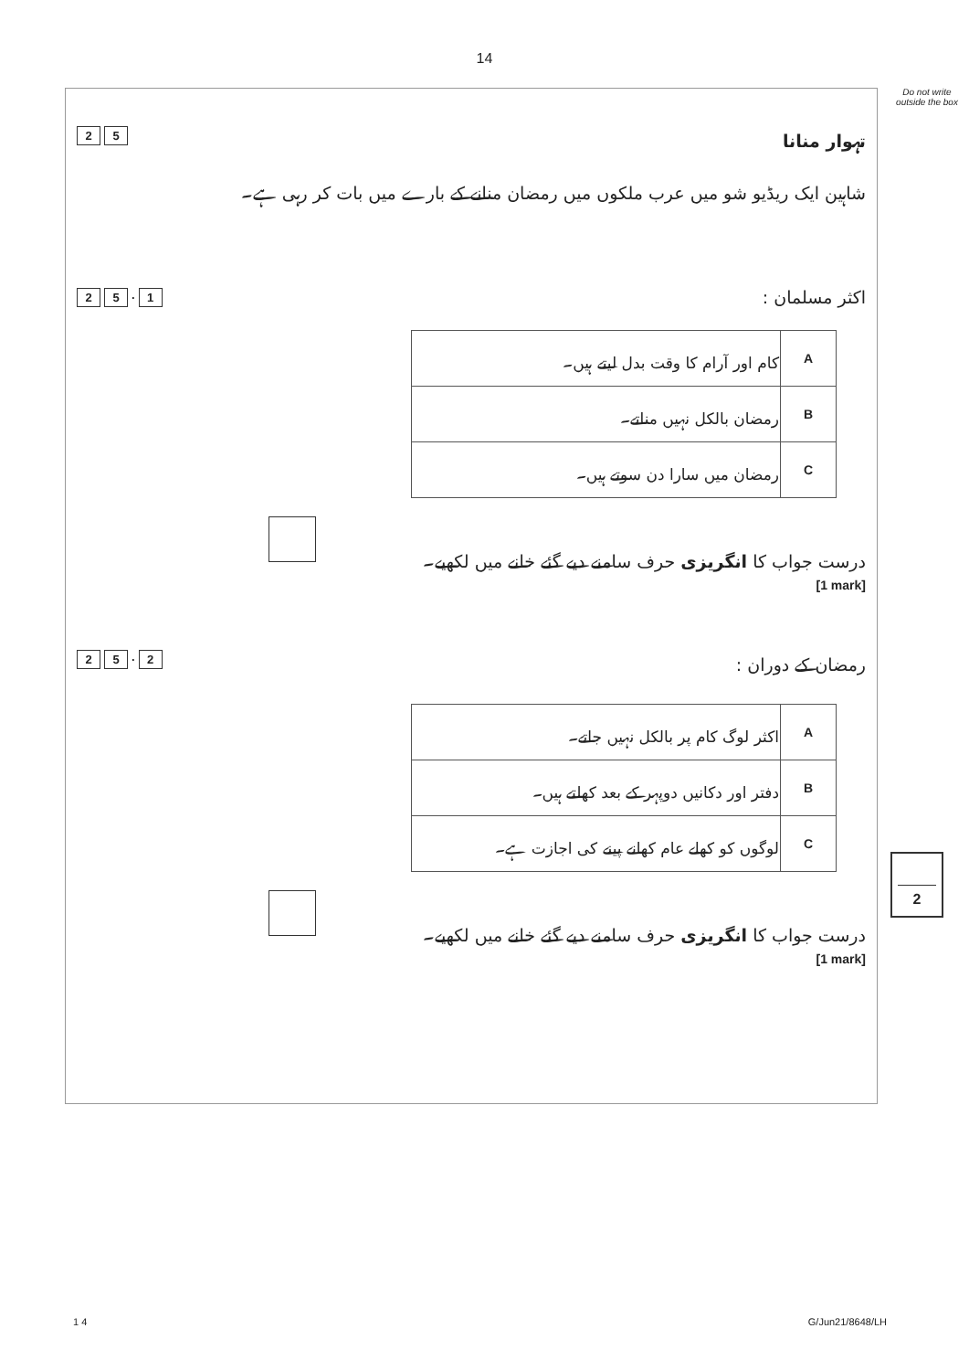14
Do not write outside the box
2 5
تہوار منانا
شاہین ایک ریڈیو شو میں عرب ملکوں میں رمضان منانے کے بارے میں بات کر رہی ہے۔
2 5. 1
اکثر مسلمان :
| A | کام اور آرام کا وقت بدل لیتے ہیں۔ |
| B | رمضان بالکل نہیں مناتے۔ |
| C | رمضان میں سارا دن سوتے ہیں۔ |
درست جواب کا انگریزی حرف سامنے دیے گئے خانے میں لکھیے۔
[1 mark]
2 5. 2
رمضان کے دوران :
| A | اکثر لوگ کام پر بالکل نہیں جاتے۔ |
| B | دفتر اور دکانیں دوپہر کے بعد کھلتے ہیں۔ |
| C | لوگوں کو کھلے عام کھانے پینے کی اجازت ہے۔ |
درست جواب کا انگریزی حرف سامنے دیے گئے خانے میں لکھیے۔
[1 mark]
2
1 4 G/Jun21/8648/LH